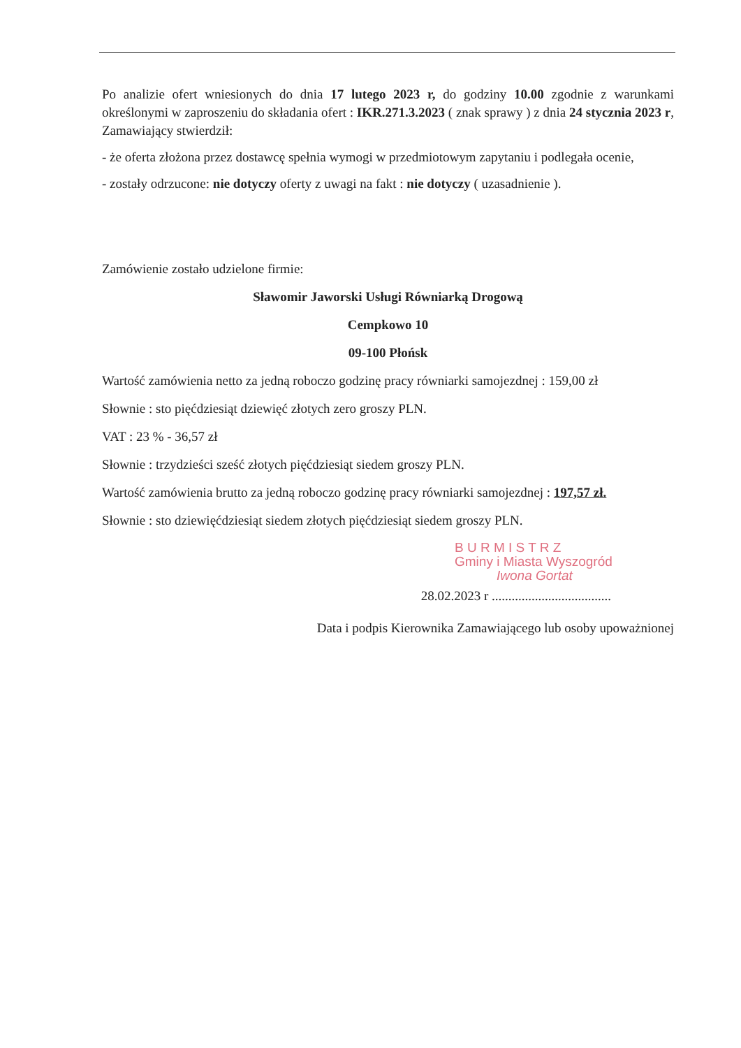Po analizie ofert wniesionych do dnia 17 lutego 2023 r, do godziny 10.00 zgodnie z warunkami określonymi w zaproszeniu do składania ofert : IKR.271.3.2023 ( znak sprawy ) z dnia 24 stycznia 2023 r, Zamawiający stwierdził:
- że oferta złożona przez dostawcę spełnia wymogi w przedmiotowym zapytaniu i podlegała ocenie,
- zostały odrzucone: nie dotyczy oferty z uwagi na fakt : nie dotyczy ( uzasadnienie ).
Zamówienie zostało udzielone firmie:
Sławomir Jaworski Usługi Równiarką Drogową
Cempkowo 10
09-100 Płońsk
Wartość zamówienia netto za jedną roboczo godzinę pracy równiarki samojezdnej : 159,00 zł
Słownie : sto pięćdziesiąt dziewięć złotych zero groszy PLN.
VAT : 23 % - 36,57 zł
Słownie : trzydzieści sześć złotych pięćdziesiąt siedem groszy PLN.
Wartość zamówienia brutto za jedną roboczo godzinę pracy równiarki samojezdnej : 197,57 zł.
Słownie : sto dziewięćdziesiąt siedem złotych pięćdziesiąt siedem groszy PLN.
B U R M I S T R Z
Gminy i Miasta Wyszogród
Iwona Gortat
28.02.2023 r ....................................
Data i podpis Kierownika Zamawiającego lub osoby upoważnionej